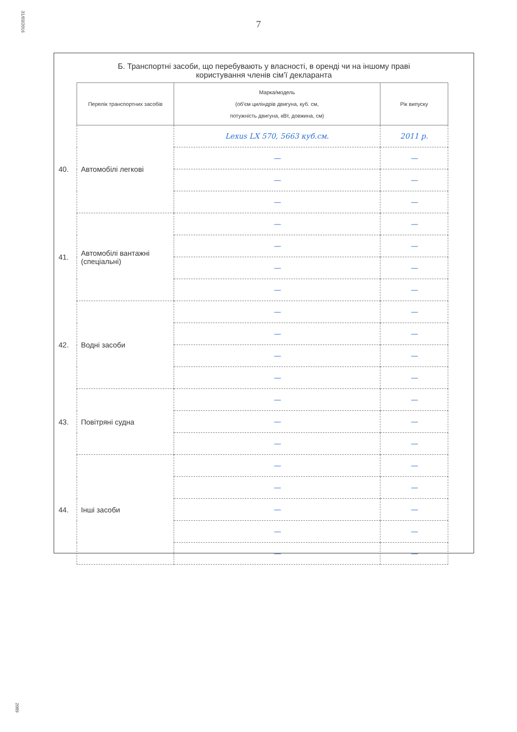31/03/2016
2089
7
Б. Транспортні засоби, що перебувають у власності, в оренді чи на іншому праві
користування членів сім’ї декларанта
| | Перелік транспортних засобів | Марка/модель (об'єм циліндрів двигуна, куб. см, потужність двигуна, кВт, довжина, см) | Рік випуску |
| --- | --- | --- | --- |
| 40. | Автомобілі легкові | Lexus LX 570, 5663 куб.см. | 2011 р. |
| | | — | — |
| | | — | — |
| | | — | — |
| 41. | Автомобілі вантажні (спеціальні) | — | — |
| | | — | — |
| | | — | — |
| | | — | — |
| 42. | Водні засоби | — | — |
| | | — | — |
| | | — | — |
| | | — | — |
| 43. | Повітряні судна | — | — |
| | | — | — |
| | | — | — |
| 44. | Інші засоби | — | — |
| | | — | — |
| | | — | — |
| | | — | — |
| | | — | — |